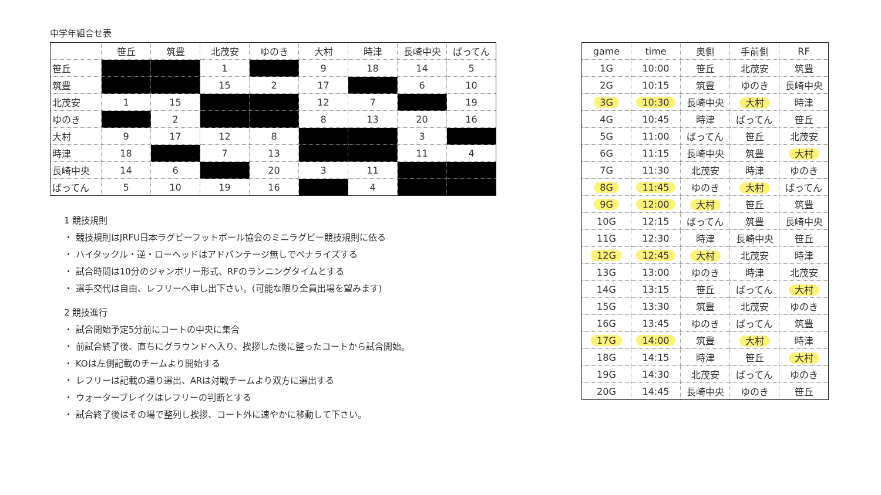中学年組合せ表
| | 笹丘 | 筑豊 | 北茂安 | ゆのき | 大村 | 時津 | 長崎中央 | ばってん |
| --- | --- | --- | --- | --- | --- | --- | --- | --- |
| 笹丘 | | | 1 | | 9 | 18 | 14 | 5 |
| 筑豊 | | | 15 | 2 | 17 | | 6 | 10 |
| 北茂安 | 1 | 15 | | | 12 | 7 | | 19 |
| ゆのき | | 2 | | | 8 | 13 | 20 | 16 |
| 大村 | 9 | 17 | 12 | 8 | | | 3 | |
| 時津 | 18 | | 7 | 13 | | | 11 | 4 |
| 長崎中央 | 14 | 6 | | 20 | 3 | 11 | | |
| ばってん | 5 | 10 | 19 | 16 | | 4 | | |
1 競技規則
・ 競技規則はJRFU日本ラグビーフットボール協会のミニラグビー競技規則に依る
・ ハイタックル・逆・ローヘッドはアドバンテージ無しでペナライズする
・ 試合時間は10分のジャンボリー形式、RFのランニングタイムとする
・ 選手交代は自由、レフリーへ申し出下さい。(可能な限り全員出場を望みます)
2 競技進行
・ 試合開始予定5分前にコートの中央に集合
・ 前試合終了後、直ちにグラウンドへ入り、挨拶した後に整ったコートから試合開始。
・ KOは左側記載のチームより開始する
・ レフリーは記載の通り選出、ARは対戦チームより双方に選出する
・ ウォーターブレイクはレフリーの判断とする
・ 試合終了後はその場で整列し挨拶、コート外に速やかに移動して下さい。
| game | time | 奥側 | 手前側 | RF |
| --- | --- | --- | --- | --- |
| 1G | 10:00 | 笹丘 | 北茂安 | 筑豊 |
| 2G | 10:15 | 筑豊 | ゆのき | 長崎中央 |
| 3G | 10:30 | 長崎中央 | 大村 | 時津 |
| 4G | 10:45 | 時津 | ばってん | 笹丘 |
| 5G | 11:00 | ばってん | 笹丘 | 北茂安 |
| 6G | 11:15 | 長崎中央 | 筑豊 | 大村 |
| 7G | 11:30 | 北茂安 | 時津 | ゆのき |
| 8G | 11:45 | ゆのき | 大村 | ばってん |
| 9G | 12:00 | 大村 | 笹丘 | 筑豊 |
| 10G | 12:15 | ばってん | 筑豊 | 長崎中央 |
| 11G | 12:30 | 時津 | 長崎中央 | 笹丘 |
| 12G | 12:45 | 大村 | 北茂安 | 時津 |
| 13G | 13:00 | ゆのき | 時津 | 北茂安 |
| 14G | 13:15 | 笹丘 | ばってん | 大村 |
| 15G | 13:30 | 筑豊 | 北茂安 | ゆのき |
| 16G | 13:45 | ゆのき | ばってん | 筑豊 |
| 17G | 14:00 | 筑豊 | 大村 | 時津 |
| 18G | 14:15 | 時津 | 笹丘 | 大村 |
| 19G | 14:30 | 北茂安 | ばってん | ゆのき |
| 20G | 14:45 | 長崎中央 | ゆのき | 笹丘 |